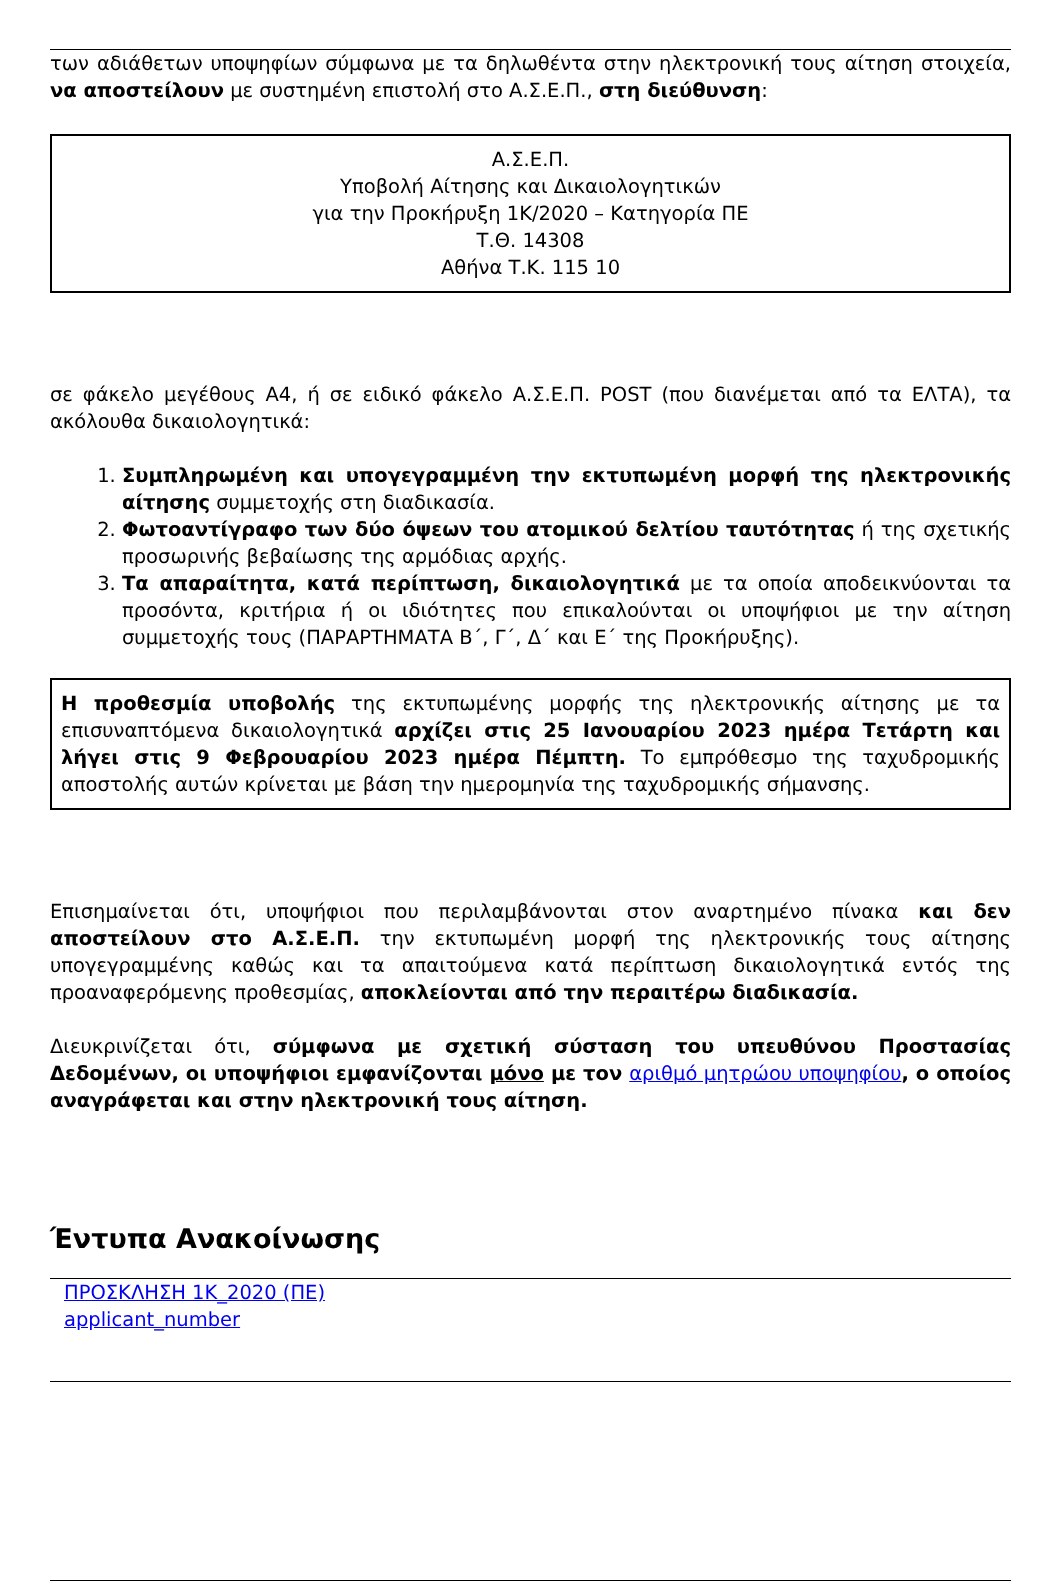των αδιάθετων υποψηφίων σύμφωνα με τα δηλωθέντα στην ηλεκτρονική τους αίτηση στοιχεία, να αποστείλουν με συστημένη επιστολή στο Α.Σ.Ε.Π., στη διεύθυνση:
Α.Σ.Ε.Π.
Υποβολή Αίτησης και Δικαιολογητικών
για την Προκήρυξη 1Κ/2020 – Κατηγορία ΠΕ
Τ.Θ. 14308
Αθήνα Τ.Κ. 115 10
σε φάκελο μεγέθους Α4, ή σε ειδικό φάκελο Α.Σ.Ε.Π. POST (που διανέμεται από τα ΕΛΤΑ), τα ακόλουθα δικαιολογητικά:
1. Συμπληρωμένη και υπογεγραμμένη την εκτυπωμένη μορφή της ηλεκτρονικής αίτησης συμμετοχής στη διαδικασία.
2. Φωτοαντίγραφο των δύο όψεων του ατομικού δελτίου ταυτότητας ή της σχετικής προσωρινής βεβαίωσης της αρμόδιας αρχής.
3. Τα απαραίτητα, κατά περίπτωση, δικαιολογητικά με τα οποία αποδεικνύονται τα προσόντα, κριτήρια ή οι ιδιότητες που επικαλούνται οι υποψήφιοι με την αίτηση συμμετοχής τους (ΠΑΡΑΡΤΗΜΑΤΑ Β΄, Γ΄, Δ΄ και Ε΄ της Προκήρυξης).
Η προθεσμία υποβολής της εκτυπωμένης μορφής της ηλεκτρονικής αίτησης με τα επισυναπτόμενα δικαιολογητικά αρχίζει στις 25 Ιανουαρίου 2023 ημέρα Τετάρτη και λήγει στις 9 Φεβρουαρίου 2023 ημέρα Πέμπτη. Το εμπρόθεσμο της ταχυδρομικής αποστολής αυτών κρίνεται με βάση την ημερομηνία της ταχυδρομικής σήμανσης.
Επισημαίνεται ότι, υποψήφιοι που περιλαμβάνονται στον αναρτημένο πίνακα και δεν αποστείλουν στο Α.Σ.Ε.Π. την εκτυπωμένη μορφή της ηλεκτρονικής τους αίτησης υπογεγραμμένης καθώς και τα απαιτούμενα κατά περίπτωση δικαιολογητικά εντός της προαναφερόμενης προθεσμίας, αποκλείονται από την περαιτέρω διαδικασία.
Διευκρινίζεται ότι, σύμφωνα με σχετική σύσταση του υπευθύνου Προστασίας Δεδομένων, οι υποψήφιοι εμφανίζονται μόνο με τον αριθμό μητρώου υποψηφίου, ο οποίος αναγράφεται και στην ηλεκτρονική τους αίτηση.
Έντυπα Ανακοίνωσης
ΠΡΟΣΚΛΗΣΗ 1Κ_2020 (ΠΕ)
applicant_number